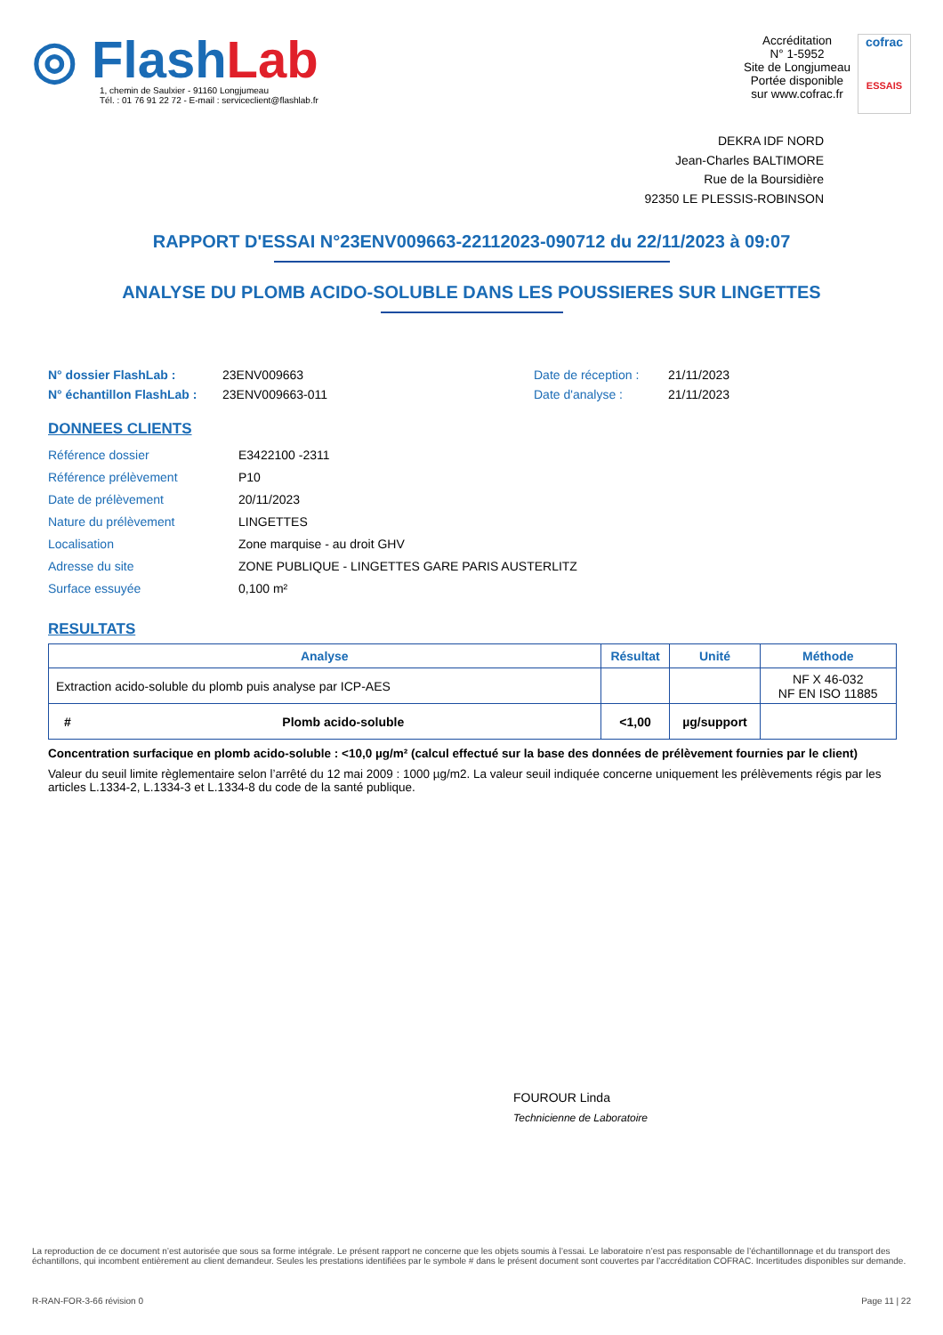◎ FlashLab
1, chemin de Saulxier - 91160 Longjumeau
Tél. : 01 76 91 22 72 - E-mail : serviceclient@flashlab.fr
Accréditation
N° 1-5952
Site de Longjumeau
Portée disponible
sur www.cofrac.fr
cofrac
ESSAIS
DEKRA IDF NORD
Jean-Charles BALTIMORE
Rue de la Boursidière
92350 LE PLESSIS-ROBINSON
RAPPORT D'ESSAI N°23ENV009663-22112023-090712 du 22/11/2023 à 09:07
ANALYSE DU PLOMB ACIDO-SOLUBLE DANS LES POUSSIERES SUR LINGETTES
N° dossier FlashLab :
N° échantillon FlashLab :
23ENV009663
23ENV009663-011
Date de réception :
Date d'analyse :
21/11/2023
21/11/2023
DONNEES CLIENTS
| Référence dossier | E3422100 -2311 |
| Référence prélèvement | P10 |
| Date de prélèvement | 20/11/2023 |
| Nature du prélèvement | LINGETTES |
| Localisation | Zone marquise - au droit GHV |
| Adresse du site | ZONE PUBLIQUE - LINGETTES GARE PARIS AUSTERLITZ |
| Surface essuyée | 0,100 m² |
RESULTATS
| Analyse | | Résultat | Unité | Méthode |
| --- | --- | --- | --- | --- |
| Extraction acido-soluble du plomb puis analyse par ICP-AES | | | | NF X 46-032 NF EN ISO 11885 |
| # | Plomb acido-soluble | <1,00 | µg/support | |
Concentration surfacique en plomb acido-soluble : <10,0 µg/m² (calcul effectué sur la base des données de prélèvement fournies par le client)
Valeur du seuil limite règlementaire selon l’arrêté du 12 mai 2009 : 1000 µg/m2. La valeur seuil indiquée concerne uniquement les prélèvements régis par les articles L.1334-2, L.1334-3 et L.1334-8 du code de la santé publique.
FOUROUR Linda
Technicienne de Laboratoire
La reproduction de ce document n’est autorisée que sous sa forme intégrale. Le présent rapport ne concerne que les objets soumis à l’essai. Le laboratoire n’est pas responsable de l’échantillonnage et du transport des échantillons, qui incombent entièrement au client demandeur. Seules les prestations identifiées par le symbole # dans le présent document sont couvertes par l’accréditation COFRAC. Incertitudes disponibles sur demande.
R-RAN-FOR-3-66 révision 0 Page 11 | 22